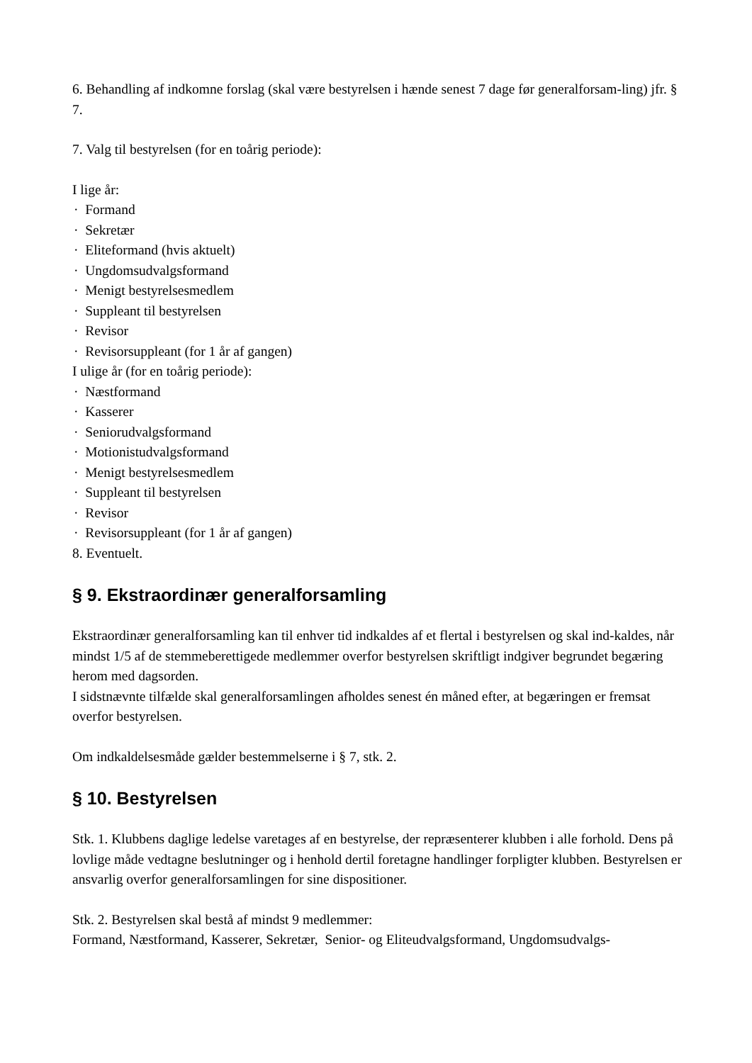6. Behandling af indkomne forslag (skal være bestyrelsen i hænde senest 7 dage før generalforsam-ling) jfr. § 7.
7. Valg til bestyrelsen (for en toårig periode):
I lige år:
· Formand
· Sekretær
· Eliteformand (hvis aktuelt)
· Ungdomsudvalgsformand
· Menigt bestyrelsesmedlem
· Suppleant til bestyrelsen
· Revisor
· Revisorsuppleant (for 1 år af gangen)
I ulige år (for en toårig periode):
· Næstformand
· Kasserer
· Seniorudvalgsformand
· Motionistudvalgsformand
· Menigt bestyrelsesmedlem
· Suppleant til bestyrelsen
· Revisor
· Revisorsuppleant (for 1 år af gangen)
8. Eventuelt.
§ 9. Ekstraordinær generalforsamling
Ekstraordinær generalforsamling kan til enhver tid indkaldes af et flertal i bestyrelsen og skal ind-kaldes, når mindst 1/5 af de stemmeberettigede medlemmer overfor bestyrelsen skriftligt indgiver begrundet begæring herom med dagsorden.
I sidstnævnte tilfælde skal generalforsamlingen afholdes senest én måned efter, at begæringen er fremsat overfor bestyrelsen.
Om indkaldelsesmåde gælder bestemmelserne i § 7, stk. 2.
§ 10. Bestyrelsen
Stk. 1. Klubbens daglige ledelse varetages af en bestyrelse, der repræsenterer klubben i alle forhold. Dens på lovlige måde vedtagne beslutninger og i henhold dertil foretagne handlinger forpligter klubben. Bestyrelsen er ansvarlig overfor generalforsamlingen for sine dispositioner.
Stk. 2. Bestyrelsen skal bestå af mindst 9 medlemmer:
Formand, Næstformand, Kasserer, Sekretær, Senior- og Eliteudvalgsformand, Ungdomsudvalgs-